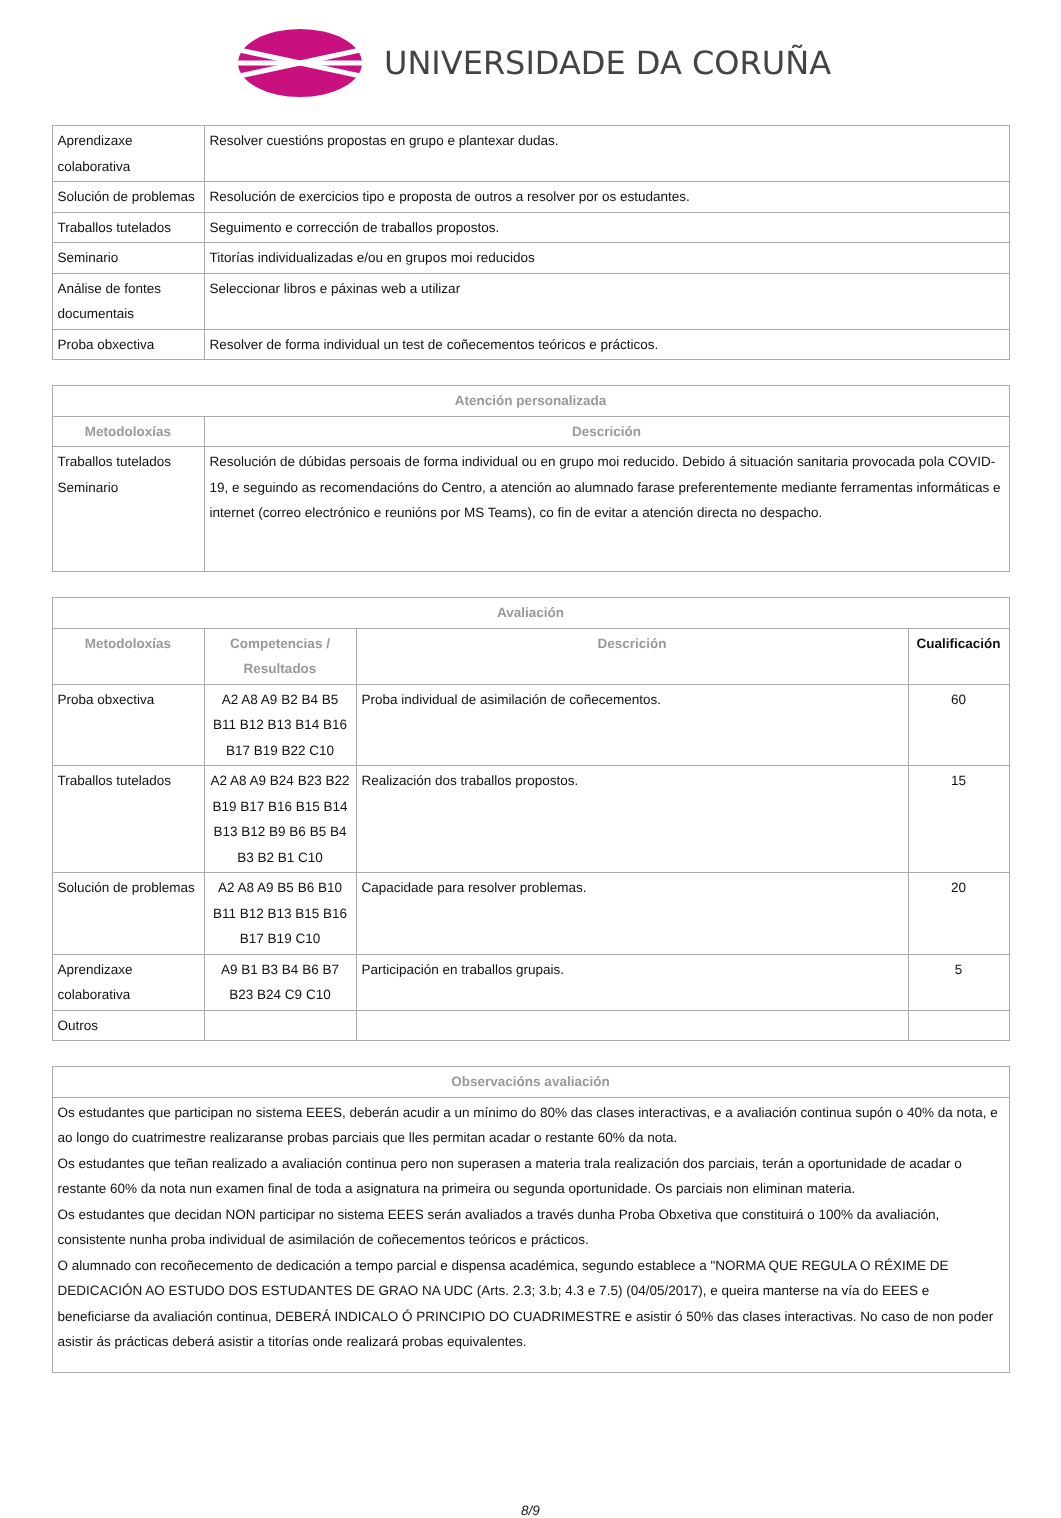UNIVERSIDADE DA CORUÑA
| Aprendizaxe colaborativa | Resolver cuestións propostas en grupo e plantexar dudas. |
| Solución de problemas | Resolución de exercicios tipo e proposta de outros a resolver por os estudantes. |
| Traballos tutelados | Seguimento e corrección de traballos propostos. |
| Seminario | Titorías individualizadas e/ou en grupos moi reducidos |
| Análise de fontes documentais | Seleccionar libros e páxinas web a utilizar |
| Proba obxectiva | Resolver de forma individual un test de coñecementos teóricos e prácticos. |
| Atención personalizada | |
| --- | --- |
| Metodoloxías | Descrición |
| Traballos tutelados Seminario | Resolución de dúbidas persoais de forma individual ou en grupo moi reducido. Debido á situación sanitaria provocada pola COVID-19, e seguindo as recomendacións do Centro, a atención ao alumnado farase preferentemente mediante ferramentas informáticas e internet (correo electrónico e reunións por MS Teams), co fin de evitar a atención directa no despacho. |
| Avaliación | | | |
| --- | --- | --- | --- |
| Metodoloxías | Competencias / Resultados | Descrición | Cualificación |
| Proba obxectiva | A2 A8 A9 B2 B4 B5 B11 B12 B13 B14 B16 B17 B19 B22 C10 | Proba individual de asimilación de coñecementos. | 60 |
| Traballos tutelados | A2 A8 A9 B24 B23 B22 B19 B17 B16 B15 B14 B13 B12 B9 B6 B5 B4 B3 B2 B1 C10 | Realización dos traballos propostos. | 15 |
| Solución de problemas | A2 A8 A9 B5 B6 B10 B11 B12 B13 B15 B16 B17 B19 C10 | Capacidade para resolver problemas. | 20 |
| Aprendizaxe colaborativa | A9 B1 B3 B4 B6 B7 B23 B24 C9 C10 | Participación en traballos grupais. | 5 |
| Outros | | | |
| Observacións avaliación |
| --- |
| Os estudantes que participan no sistema EEES, deberán acudir a un mínimo do 80% das clases interactivas, e a avaliación continua supón o 40% da nota, e ao longo do cuatrimestre realizaranse probas parciais que lles permitan acadar o restante 60% da nota. Os estudantes que teñan realizado a avaliación continua pero non superasen a materia trala realización dos parciais, terán a oportunidade de acadar o restante 60% da nota nun examen final de toda a asignatura na primeira ou segunda oportunidade. Os parciais non eliminan materia. Os estudantes que decidan NON participar no sistema EEES serán avaliados a través dunha Proba Obxetiva que constituirá o 100% da avaliación, consistente nunha proba individual de asimilación de coñecementos teóricos e prácticos. O alumnado con recoñecemento de dedicación a tempo parcial e dispensa académica, segundo establece a "NORMA QUE REGULA O RÉXIME DE DEDICACIÓN AO ESTUDO DOS ESTUDANTES DE GRAO NA UDC (Arts. 2.3; 3.b; 4.3 e 7.5) (04/05/2017), e queira manterse na vía do EEES e beneficiarse da avaliación continua, DEBERÁ INDICALO Ó PRINCIPIO DO CUADRIMESTRE e asistir ó 50% das clases interactivas. No caso de non poder asistir ás prácticas deberá asistir a titorías onde realizará probas equivalentes. |
8/9